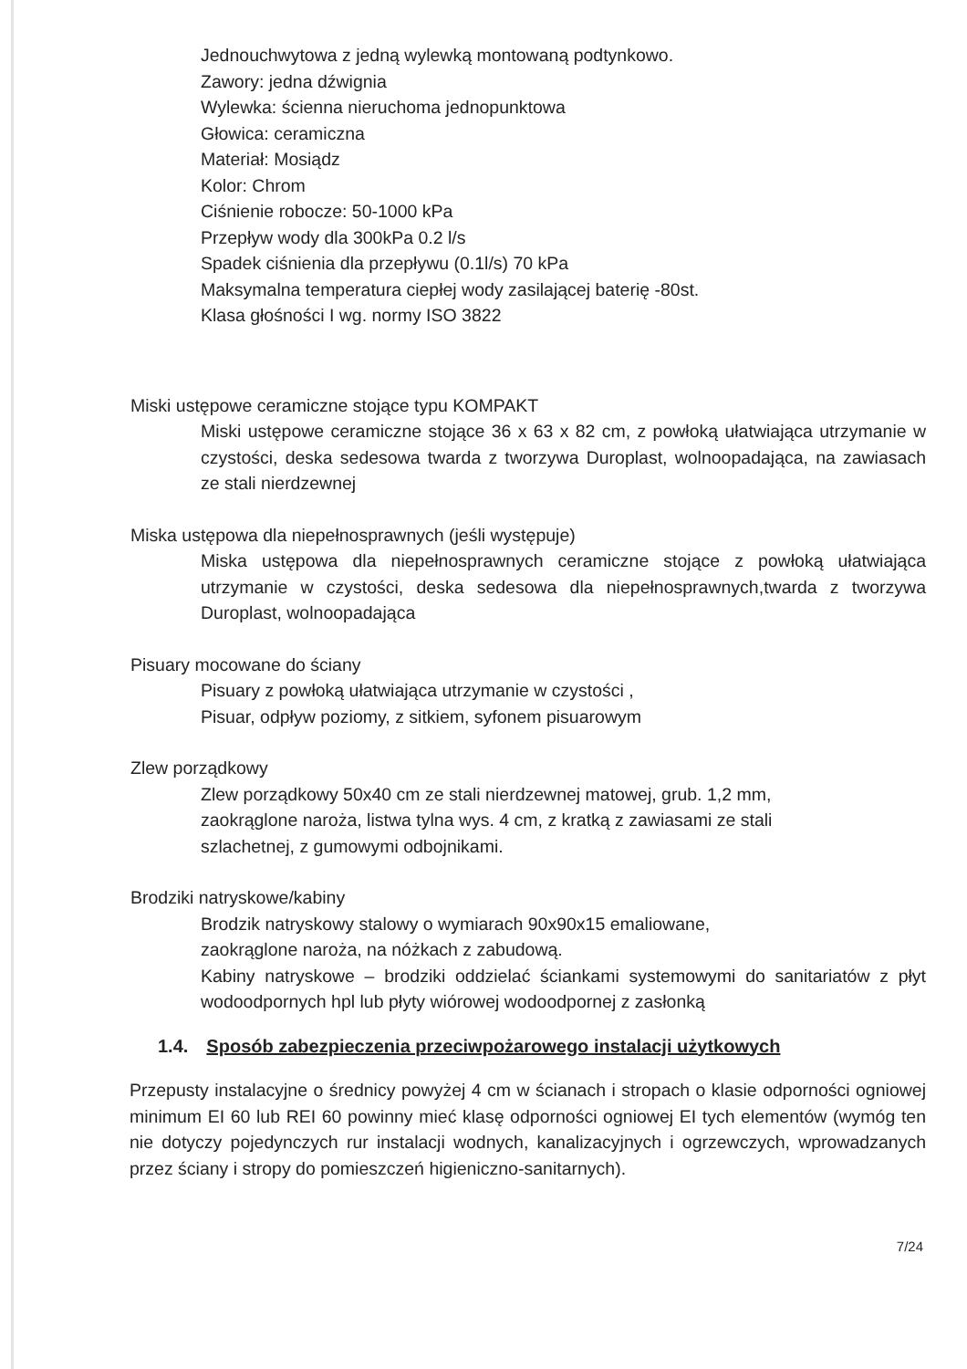Jednouchwytowa z jedną wylewką montowaną podtynkowo.
Zawory: jedna dźwignia
Wylewka: ścienna nieruchoma jednopunktowa
Głowica: ceramiczna
Materiał: Mosiądz
Kolor: Chrom
Ciśnienie robocze: 50-1000 kPa
Przepływ wody dla 300kPa 0.2 l/s
Spadek ciśnienia dla przepływu (0.1l/s) 70 kPa
Maksymalna temperatura ciepłej wody zasilającej baterię -80st.
Klasa głośności I wg. normy ISO 3822
Miski ustępowe ceramiczne stojące typu KOMPAKT
Miski ustępowe ceramiczne stojące 36 x 63 x 82 cm, z powłoką ułatwiająca utrzymanie w czystości, deska sedesowa twarda z tworzywa Duroplast, wolnoopadająca, na zawiasach ze stali nierdzewnej
Miska ustępowa dla niepełnosprawnych (jeśli występuje)
Miska ustępowa dla niepełnosprawnych ceramiczne stojące z powłoką ułatwiająca utrzymanie w czystości, deska sedesowa dla niepełnosprawnych,twarda z tworzywa Duroplast, wolnoopadająca
Pisuary mocowane do ściany
Pisuary z powłoką ułatwiająca utrzymanie w czystości ,
Pisuar, odpływ poziomy, z sitkiem, syfonem pisuarowym
Zlew porządkowy
Zlew porządkowy 50x40 cm ze stali nierdzewnej matowej, grub. 1,2 mm,
zaokrąglone naroża, listwa tylna wys. 4 cm, z kratką z zawiasami ze stali
szlachetnej, z gumowymi odbojnikami.
Brodziki natryskowe/kabiny
Brodzik natryskowy stalowy o wymiarach 90x90x15 emaliowane,
zaokrąglone naroża, na nóżkach z zabudową.
Kabiny natryskowe – brodziki oddzielać ściankami systemowymi do sanitariatów z płyt wodoodpornych hpl lub płyty wiórowej wodoodpornej z zasłonką
1.4. Sposób zabezpieczenia przeciwpożarowego instalacji użytkowych
Przepusty instalacyjne o średnicy powyżej 4 cm w ścianach i stropach o klasie odporności ogniowej minimum EI 60 lub REI 60 powinny mieć klasę odporności ogniowej EI tych elementów (wymóg ten nie dotyczy pojedynczych rur instalacji wodnych, kanalizacyjnych i ogrzewczych, wprowadzanych przez ściany i stropy do pomieszczeń higieniczno-sanitarnych).
7/24